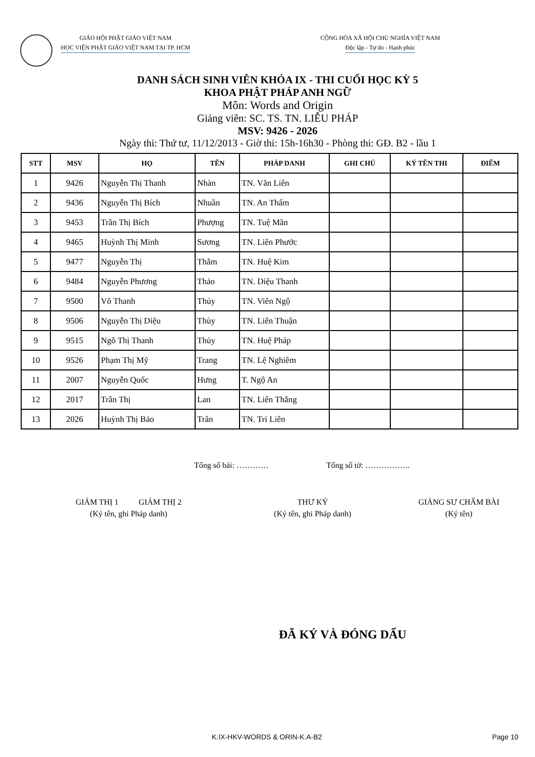GIÁO HỘI PHẬT GIÁO VIỆT NAM
HỌC VIỆN PHẬT GIÁO VIỆT NAM TẠI TP. HCM
CỘNG HÒA XÃ HỘI CHỦ NGHĨA VIỆT NAM
Độc lập - Tự do - Hạnh phúc
DANH SÁCH SINH VIÊN KHÓA IX - THI CUỐI HỌC KỲ 5
KHOA PHẬT PHÁP ANH NGỮ
Môn: Words and Origin
Giảng viên: SC. TS. TN. LIỄU PHÁP
MSV: 9426 - 2026
Ngày thi: Thứ tư, 11/12/2013 - Giờ thi: 15h-16h30 - Phòng thi: GĐ. B2 - lầu 1
| STT | MSV | HỌ | TÊN | PHÁP DANH | GHI CHÚ | KÝ TÊN THI | ĐIỂM |
| --- | --- | --- | --- | --- | --- | --- | --- |
| 1 | 9426 | Nguyễn Thị Thanh | Nhàn | TN. Văn Liên | | | |
| 2 | 9436 | Nguyễn Thị Bích | Nhuần | TN. An Thấm | | | |
| 3 | 9453 | Trần Thị Bích | Phượng | TN. Tuệ Mãn | | | |
| 4 | 9465 | Huỳnh Thị Minh | Sương | TN. Liên Phước | | | |
| 5 | 9477 | Nguyễn Thị | Thắm | TN. Huệ Kim | | | |
| 6 | 9484 | Nguyễn Phương | Thảo | TN. Diệu Thanh | | | |
| 7 | 9500 | Võ Thanh | Thúy | TN. Viên Ngộ | | | |
| 8 | 9506 | Nguyễn Thị Diệu | Thùy | TN. Liên Thuận | | | |
| 9 | 9515 | Ngô Thị Thanh | Thủy | TN. Huệ Pháp | | | |
| 10 | 9526 | Phạm Thị Mỹ | Trang | TN. Lệ Nghiêm | | | |
| 11 | 2007 | Nguyễn Quốc | Hưng | T. Ngộ An | | | |
| 12 | 2017 | Trần Thị | Lan | TN. Liên Thắng | | | |
| 13 | 2026 | Huỳnh Thị Bảo | Trân | TN. Trí Liên | | | |
Tổng số bài: ………… Tổng số tờ: ……………..
GIÁM THỊ 1 GIÁM THỊ 2
(Ký tên, ghi Pháp danh)
THƯ KÝ
(Ký tên, ghi Pháp danh)
GIẢNG SƯ CHẤM BÀI
(Ký tên)
ĐÃ KÝ VÀ ĐÓNG DẤU
K.IX-HKV-WORDS & ORIN-K.A-B2 Page 10